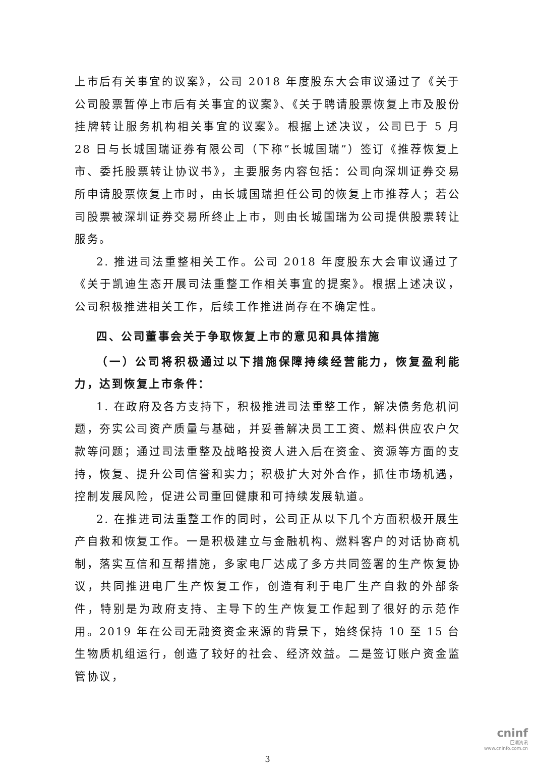上市后有关事宜的议案》，公司 2018 年度股东大会审议通过了《关于公司股票暂停上市后有关事宜的议案》、《关于聘请股票恢复上市及股份挂牌转让服务机构相关事宜的议案》。根据上述决议，公司已于 5 月 28 日与长城国瑞证券有限公司（下称“长城国瑞”）签订《推荐恢复上市、委托股票转让协议书》，主要服务内容包括：公司向深圳证券交易所申请股票恢复上市时，由长城国瑞担任公司的恢复上市推荐人；若公司股票被深圳证券交易所终止上市，则由长城国瑞为公司提供股票转让服务。
2. 推进司法重整相关工作。公司 2018 年度股东大会审议通过了《关于凯迪生态开展司法重整工作相关事宜的提案》。根据上述决议，公司积极推进相关工作，后续工作推进尚存在不确定性。
四、公司董事会关于争取恢复上市的意见和具体措施
（一）公司将积极通过以下措施保障持续经营能力，恢复盈利能力，达到恢复上市条件：
1. 在政府及各方支持下，积极推进司法重整工作，解决债务危机问题，夯实公司资产质量与基础，并妥善解决员工工资、燃料供应农户欠款等问题；通过司法重整及战略投资人进入后在资金、资源等方面的支持，恢复、提升公司信誉和实力；积极扩大对外合作，抓住市场机遇，控制发展风险，促进公司重回健康和可持续发展轨道。
2. 在推进司法重整工作的同时，公司正从以下几个方面积极开展生产自救和恢复工作。一是积极建立与金融机构、燃料客户的对话协商机制，落实互信和互帮措施，多家电厂达成了多方共同签署的生产恢复协议，共同推进电厂生产恢复工作，创造有利于电厂生产自救的外部条件，特别是为政府支持、主导下的生产恢复工作起到了很好的示范作用。2019 年在公司无融资资金来源的背景下，始终保持 10 至 15 台生物质机组运行，创造了较好的社会、经济效益。二是签订账户资金监管协议，
3
cninf
巨潮资讯
www.cninfo.com.cn